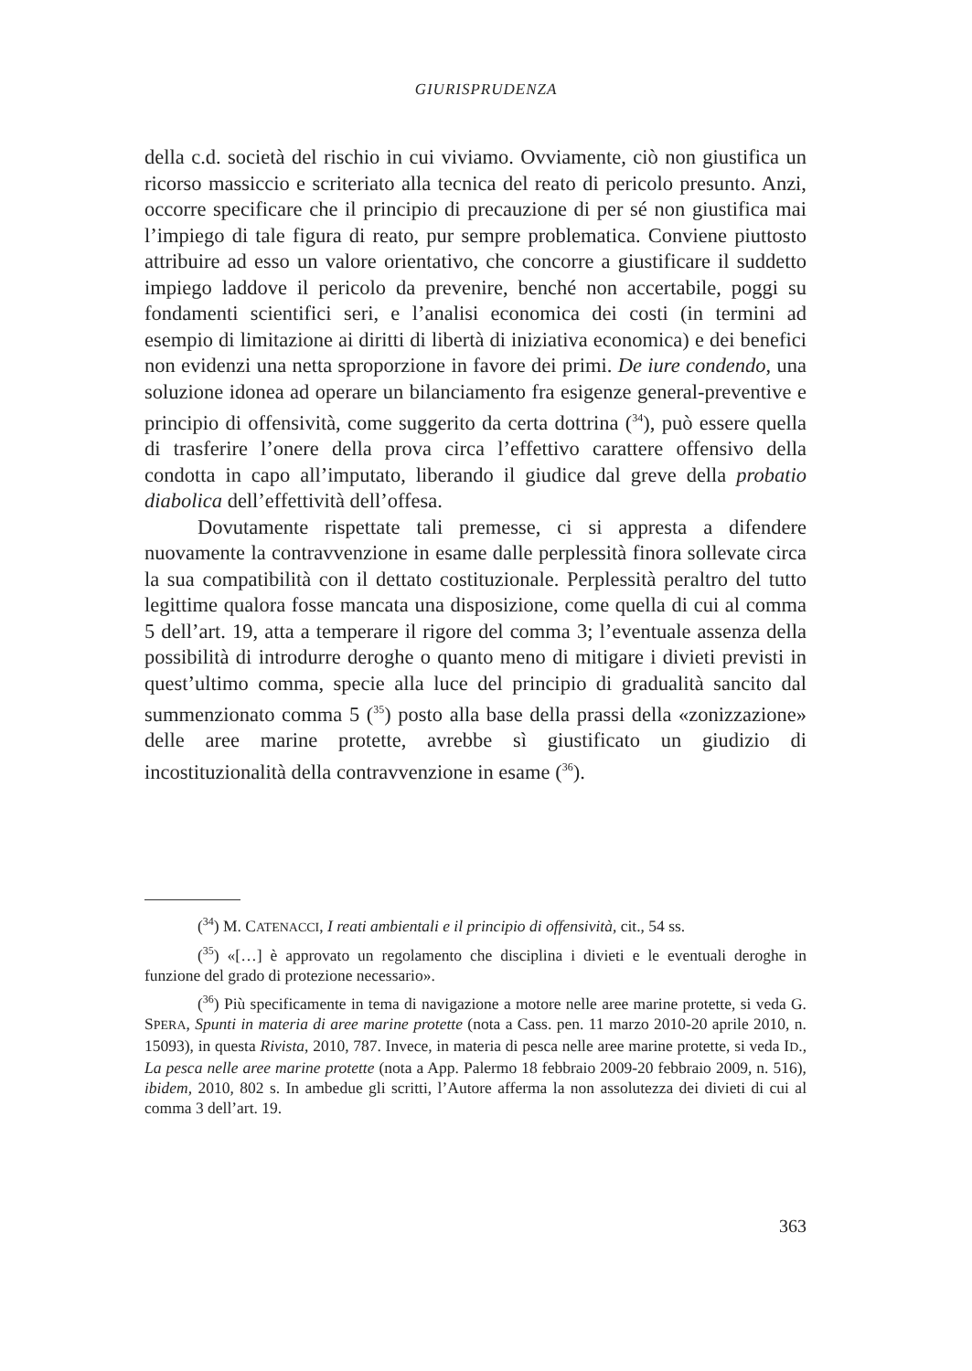GIURISPRUDENZA
della c.d. società del rischio in cui viviamo. Ovviamente, ciò non giustifica un ricorso massiccio e scriteriato alla tecnica del reato di pericolo presunto. Anzi, occorre specificare che il principio di precauzione di per sé non giustifica mai l’impiego di tale figura di reato, pur sempre problematica. Conviene piuttosto attribuire ad esso un valore orientativo, che concorre a giustificare il suddetto impiego laddove il pericolo da prevenire, benché non accertabile, poggi su fondamenti scientifici seri, e l’analisi economica dei costi (in termini ad esempio di limitazione ai diritti di libertà di iniziativa economica) e dei benefici non evidenzi una netta sproporzione in favore dei primi. De iure condendo, una soluzione idonea ad operare un bilanciamento fra esigenze general-preventive e principio di offensività, come suggerito da certa dottrina (<sup>34</sup>), può essere quella di trasferire l’onere della prova circa l’effettivo carattere offensivo della condotta in capo all’imputato, liberando il giudice dal greve della probatio diabolica dell’effettività dell’offesa.
Dovutamente rispettate tali premesse, ci si appresta a difendere nuovamente la contravvenzione in esame dalle perplessità finora sollevate circa la sua compatibilità con il dettato costituzionale. Perplessità peraltro del tutto legittime qualora fosse mancata una disposizione, come quella di cui al comma 5 dell’art. 19, atta a temperare il rigore del comma 3; l’eventuale assenza della possibilità di introdurre deroghe o quanto meno di mitigare i divieti previsti in quest’ultimo comma, specie alla luce del principio di gradualità sancito dal summenzionato comma 5 (<sup>35</sup>) posto alla base della prassi della «zonizzazione» delle aree marine protette, avrebbe sì giustificato un giudizio di incostituzionalità della contravvenzione in esame (<sup>36</sup>).
(<sup>34</sup>) M. CATENACCI, I reati ambientali e il principio di offensività, cit., 54 ss.
(<sup>35</sup>) «[…] è approvato un regolamento che disciplina i divieti e le eventuali deroghe in funzione del grado di protezione necessario».
(<sup>36</sup>) Più specificamente in tema di navigazione a motore nelle aree marine protette, si veda G. SPERA, Spunti in materia di aree marine protette (nota a Cass. pen. 11 marzo 2010-20 aprile 2010, n. 15093), in questa Rivista, 2010, 787. Invece, in materia di pesca nelle aree marine protette, si veda ID., La pesca nelle aree marine protette (nota a App. Palermo 18 febbraio 2009-20 febbraio 2009, n. 516), ibidem, 2010, 802 s. In ambedue gli scritti, l’Autore afferma la non assolutezza dei divieti di cui al comma 3 dell’art. 19.
363